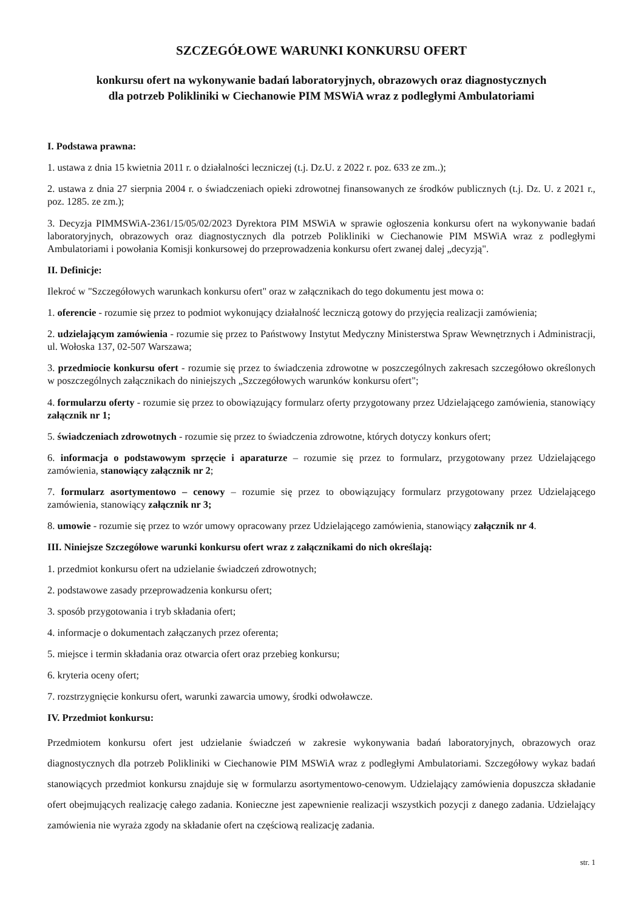SZCZEGÓŁOWE WARUNKI KONKURSU OFERT
konkursu ofert na wykonywanie badań laboratoryjnych, obrazowych oraz diagnostycznych
dla potrzeb Polikliniki w Ciechanowie PIM MSWiA wraz z podległymi Ambulatoriami
I. Podstawa prawna:
1. ustawa z dnia 15 kwietnia 2011 r. o działalności leczniczej (t.j. Dz.U. z 2022 r. poz. 633 ze zm..);
2. ustawa z dnia 27 sierpnia 2004 r. o świadczeniach opieki zdrowotnej finansowanych ze środków publicznych (t.j. Dz. U. z 2021 r., poz. 1285. ze zm.);
3. Decyzja PIMMSWiA-2361/15/05/02/2023 Dyrektora PIM MSWiA w sprawie ogłoszenia konkursu ofert na wykonywanie badań laboratoryjnych, obrazowych oraz diagnostycznych dla potrzeb Polikliniki w Ciechanowie PIM MSWiA wraz z podległymi Ambulatoriami i powołania Komisji konkursowej do przeprowadzenia konkursu ofert zwanej dalej „decyzją".
II. Definicje:
Ilekroć w "Szczegółowych warunkach konkursu ofert" oraz w załącznikach do tego dokumentu jest mowa o:
1. oferencie - rozumie się przez to podmiot wykonujący działalność leczniczą gotowy do przyjęcia realizacji zamówienia;
2. udzielającym zamówienia - rozumie się przez to Państwowy Instytut Medyczny Ministerstwa Spraw Wewnętrznych i Administracji, ul. Wołoska 137, 02-507 Warszawa;
3. przedmiocie konkursu ofert - rozumie się przez to świadczenia zdrowotne w poszczególnych zakresach szczegółowo określonych w poszczególnych załącznikach do niniejszych „Szczegółowych warunków konkursu ofert";
4. formularzu oferty - rozumie się przez to obowiązujący formularz oferty przygotowany przez Udzielającego zamówienia, stanowiący załącznik nr 1;
5. świadczeniach zdrowotnych - rozumie się przez to świadczenia zdrowotne, których dotyczy konkurs ofert;
6. informacja o podstawowym sprzęcie i aparaturze – rozumie się przez to formularz, przygotowany przez Udzielającego zamówienia, stanowiący załącznik nr 2;
7. formularz asortymentowo – cenowy – rozumie się przez to obowiązujący formularz przygotowany przez Udzielającego zamówienia, stanowiący załącznik nr 3;
8. umowie - rozumie się przez to wzór umowy opracowany przez Udzielającego zamówienia, stanowiący załącznik nr 4.
III. Niniejsze Szczegółowe warunki konkursu ofert wraz z załącznikami do nich określają:
1. przedmiot konkursu ofert na udzielanie świadczeń zdrowotnych;
2. podstawowe zasady przeprowadzenia konkursu ofert;
3. sposób przygotowania i tryb składania ofert;
4. informacje o dokumentach załączanych przez oferenta;
5. miejsce i termin składania oraz otwarcia ofert oraz przebieg konkursu;
6. kryteria oceny ofert;
7. rozstrzygnięcie konkursu ofert, warunki zawarcia umowy, środki odwoławcze.
IV. Przedmiot konkursu:
Przedmiotem konkursu ofert jest udzielanie świadczeń w zakresie wykonywania badań laboratoryjnych, obrazowych oraz diagnostycznych dla potrzeb Polikliniki w Ciechanowie PIM MSWiA wraz z podległymi Ambulatoriami. Szczegółowy wykaz badań stanowiących przedmiot konkursu znajduje się w formularzu asortymentowo-cenowym. Udzielający zamówienia dopuszcza składanie ofert obejmujących realizację całego zadania. Konieczne jest zapewnienie realizacji wszystkich pozycji z danego zadania. Udzielający zamówienia nie wyraża zgody na składanie ofert na częściową realizację zadania.
str. 1